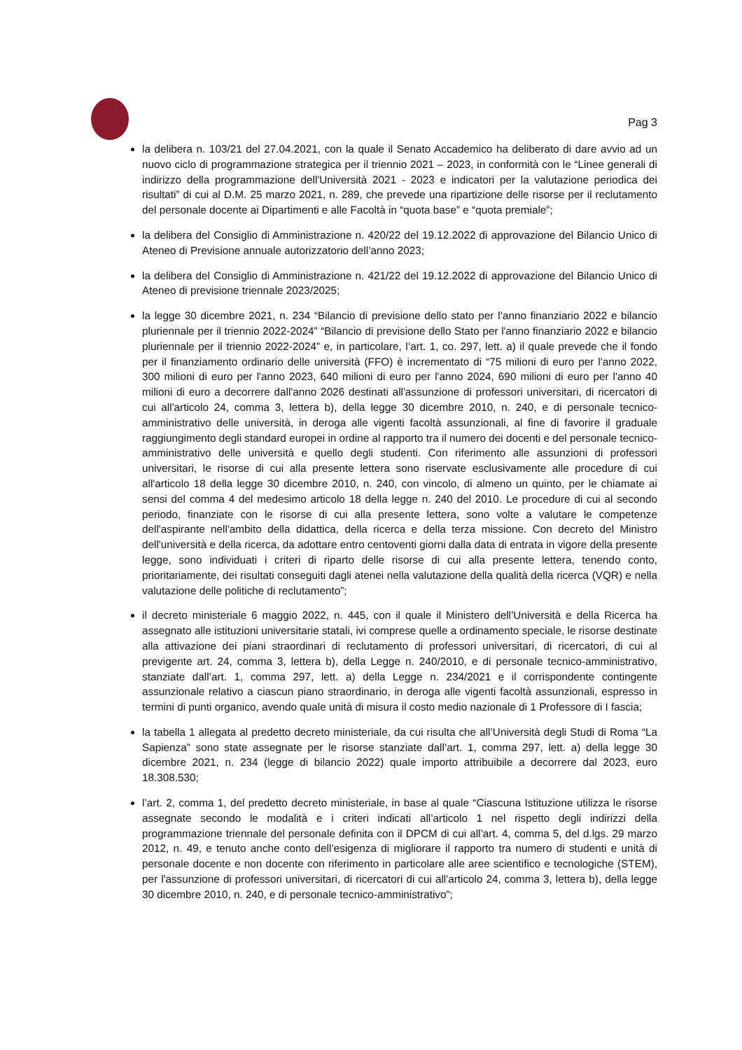Pag 3
la delibera n. 103/21 del 27.04.2021, con la quale il Senato Accademico ha deliberato di dare avvio ad un nuovo ciclo di programmazione strategica per il triennio 2021 – 2023, in conformità con le “Linee generali di indirizzo della programmazione dell'Università 2021 - 2023 e indicatori per la valutazione periodica dei risultati” di cui al D.M. 25 marzo 2021, n. 289, che prevede una ripartizione delle risorse per il reclutamento del personale docente ai Dipartimenti e alle Facoltà in “quota base” e “quota premiale”;
la delibera del Consiglio di Amministrazione n. 420/22 del 19.12.2022 di approvazione del Bilancio Unico di Ateneo di Previsione annuale autorizzatorio dell’anno 2023;
la delibera del Consiglio di Amministrazione n. 421/22 del 19.12.2022 di approvazione del Bilancio Unico di Ateneo di previsione triennale 2023/2025;
la legge 30 dicembre 2021, n. 234 “Bilancio di previsione dello stato per l’anno finanziario 2022 e bilancio pluriennale per il triennio 2022-2024” “Bilancio di previsione dello Stato per l'anno finanziario 2022 e bilancio pluriennale per il triennio 2022-2024” e, in particolare, l’art. 1, co. 297, lett. a) il quale prevede che il fondo per il finanziamento ordinario delle università (FFO) è incrementato di “75 milioni di euro per l'anno 2022, 300 milioni di euro per l'anno 2023, 640 milioni di euro per l'anno 2024, 690 milioni di euro per l'anno 40 milioni di euro a decorrere dall'anno 2026 destinati all'assunzione di professori universitari, di ricercatori di cui all'articolo 24, comma 3, lettera b), della legge 30 dicembre 2010, n. 240, e di personale tecnico-amministrativo delle università, in deroga alle vigenti facoltà assunzionali, al fine di favorire il graduale raggiungimento degli standard europei in ordine al rapporto tra il numero dei docenti e del personale tecnico-amministrativo delle università e quello degli studenti. Con riferimento alle assunzioni di professori universitari, le risorse di cui alla presente lettera sono riservate esclusivamente alle procedure di cui all'articolo 18 della legge 30 dicembre 2010, n. 240, con vincolo, di almeno un quinto, per le chiamate ai sensi del comma 4 del medesimo articolo 18 della legge n. 240 del 2010. Le procedure di cui al secondo periodo, finanziate con le risorse di cui alla presente lettera, sono volte a valutare le competenze dell'aspirante nell'ambito della didattica, della ricerca e della terza missione. Con decreto del Ministro dell'università e della ricerca, da adottare entro centoventi giorni dalla data di entrata in vigore della presente legge, sono individuati i criteri di riparto delle risorse di cui alla presente lettera, tenendo conto, prioritariamente, dei risultati conseguiti dagli atenei nella valutazione della qualità della ricerca (VQR) e nella valutazione delle politiche di reclutamento”;
il decreto ministeriale 6 maggio 2022, n. 445, con il quale il Ministero dell’Università e della Ricerca ha assegnato alle istituzioni universitarie statali, ivi comprese quelle a ordinamento speciale, le risorse destinate alla attivazione dei piani straordinari di reclutamento di professori universitari, di ricercatori, di cui al previgente art. 24, comma 3, lettera b), della Legge n. 240/2010, e di personale tecnico-amministrativo, stanziate dall’art. 1, comma 297, lett. a) della Legge n. 234/2021 e il corrispondente contingente assunzionale relativo a ciascun piano straordinario, in deroga alle vigenti facoltà assunzionali, espresso in termini di punti organico, avendo quale unità di misura il costo medio nazionale di 1 Professore di I fascia;
la tabella 1 allegata al predetto decreto ministeriale, da cui risulta che all’Università degli Studi di Roma “La Sapienza” sono state assegnate per le risorse stanziate dall’art. 1, comma 297, lett. a) della legge 30 dicembre 2021, n. 234 (legge di bilancio 2022) quale importo attribuibile a decorrere dal 2023, euro 18.308.530;
l’art. 2, comma 1, del predetto decreto ministeriale, in base al quale “Ciascuna Istituzione utilizza le risorse assegnate secondo le modalità e i criteri indicati all’articolo 1 nel rispetto degli indirizzi della programmazione triennale del personale definita con il DPCM di cui all’art. 4, comma 5, del d.lgs. 29 marzo 2012, n. 49, e tenuto anche conto dell’esigenza di migliorare il rapporto tra numero di studenti e unità di personale docente e non docente con riferimento in particolare alle aree scientifico e tecnologiche (STEM), per l'assunzione di professori universitari, di ricercatori di cui all'articolo 24, comma 3, lettera b), della legge 30 dicembre 2010, n. 240, e di personale tecnico-amministrativo”;